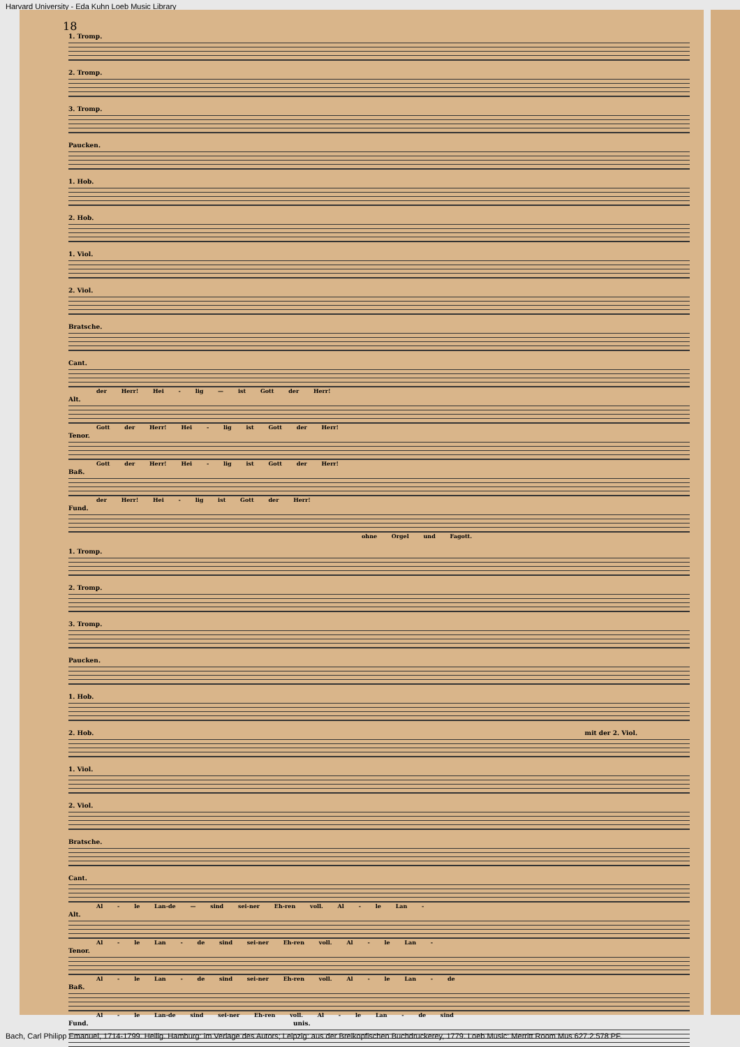Harvard University - Eda Kuhn Loeb Music Library
18
1. Tromp.
2. Tromp.
3. Tromp.
Paucken.
1. Hob.
2. Hob.
1. Viol.
2. Viol.
Bratsche.
Cant.
der Herr! Hei - lig — ist Gott der Herr!
Alt.
Gott der Herr! Hei - lig ist Gott der Herr!
Tenor.
Gott der Herr! Hei - lig ist Gott der Herr!
Baß.
der Herr! Hei - lig ist Gott der Herr!
Fund.
ohne Orgel und Fagott.
1. Tromp.
2. Tromp.
3. Tromp.
Paucken.
1. Hob.
2. Hob. mit der 2. Viol.
1. Viol.
2. Viol.
Bratsche.
Cant.
Al - le Lan-de — sind sei-ner Eh-ren voll. Al - le Lan -
Alt.
Al - le Lan - de sind sei-ner Eh-ren voll. Al - le Lan -
Tenor.
Al - le Lan - de sind sei-ner Eh-ren voll. Al - le Lan - de
Baß.
Al - le Lan-de sind sei-ner Eh-ren voll. Al - le Lan - de sind
Fund. unis.
Bach, Carl Philipp Emanuel, 1714-1799. Heilig. Hamburg: im Verlage des Autors; Leipzig: aus der Breikopfischen Buchdruckerey, 1779. Loeb Music: Merritt Room Mus 627.2.578 PF.